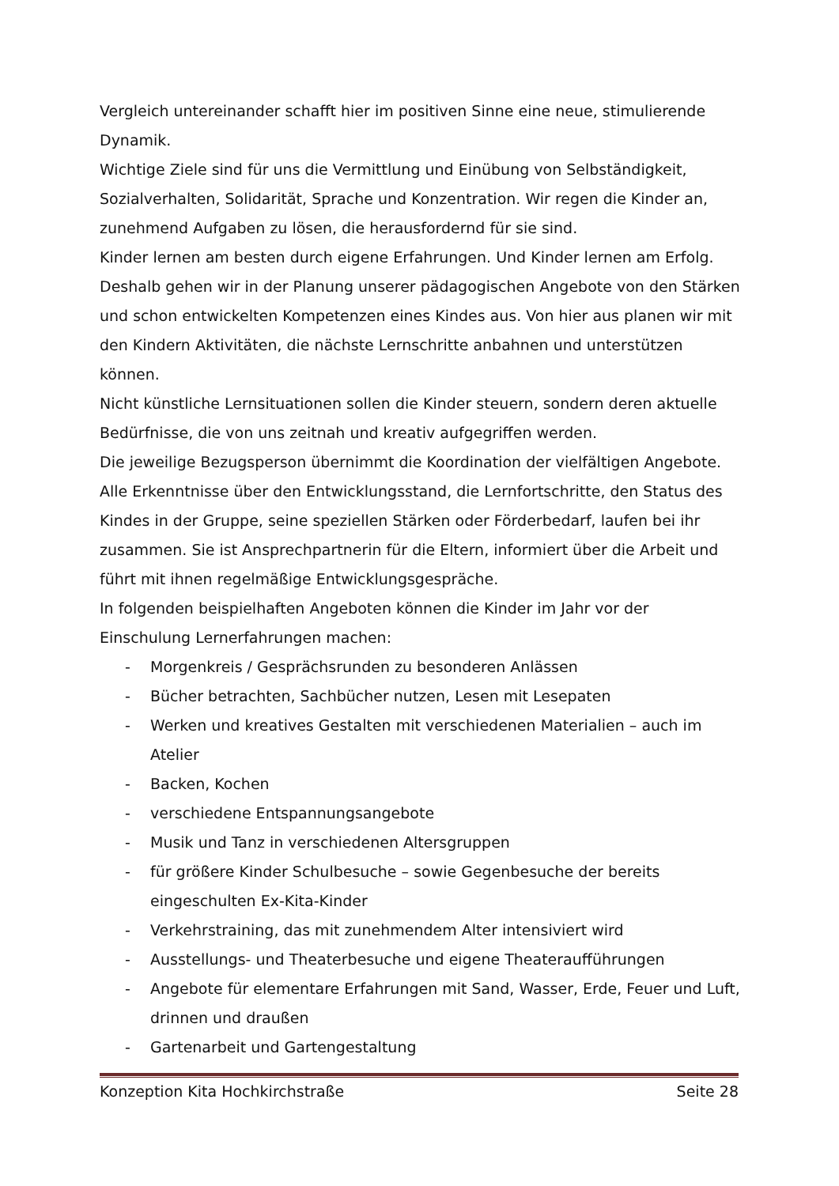Vergleich untereinander schafft hier im positiven Sinne eine neue, stimulierende Dynamik.
Wichtige Ziele sind für uns die Vermittlung und Einübung von Selbständigkeit, Sozialverhalten, Solidarität, Sprache und Konzentration. Wir regen die Kinder an, zunehmend Aufgaben zu lösen, die herausfordernd für sie sind.
Kinder lernen am besten durch eigene Erfahrungen. Und Kinder lernen am Erfolg. Deshalb gehen wir in der Planung unserer pädagogischen Angebote von den Stärken und schon entwickelten Kompetenzen eines Kindes aus. Von hier aus planen wir mit den Kindern Aktivitäten, die nächste Lernschritte anbahnen und unterstützen können.
Nicht künstliche Lernsituationen sollen die Kinder steuern, sondern deren aktuelle Bedürfnisse, die von uns zeitnah und kreativ aufgegriffen werden.
Die jeweilige Bezugsperson übernimmt die Koordination der vielfältigen Angebote. Alle Erkenntnisse über den Entwicklungsstand, die Lernfortschritte, den Status des Kindes in der Gruppe, seine speziellen Stärken oder Förderbedarf, laufen bei ihr zusammen. Sie ist Ansprechpartnerin für die Eltern, informiert über die Arbeit und führt mit ihnen regelmäßige Entwicklungsgespräche.
In folgenden beispielhaften Angeboten können die Kinder im Jahr vor der Einschulung Lernerfahrungen machen:
- Morgenkreis / Gesprächsrunden zu besonderen Anlässen
- Bücher betrachten, Sachbücher nutzen, Lesen mit Lesepaten
- Werken und kreatives Gestalten mit verschiedenen Materialien – auch im Atelier
- Backen, Kochen
- verschiedene Entspannungsangebote
- Musik und Tanz in verschiedenen Altersgruppen
- für größere Kinder Schulbesuche – sowie Gegenbesuche der bereits eingeschulten Ex-Kita-Kinder
- Verkehrstraining, das mit zunehmendem Alter intensiviert wird
- Ausstellungs- und Theaterbesuche und eigene Theateraufführungen
- Angebote für elementare Erfahrungen mit Sand, Wasser, Erde, Feuer und Luft, drinnen und draußen
- Gartenarbeit und Gartengestaltung
Konzeption Kita Hochkirchstraße Seite 28